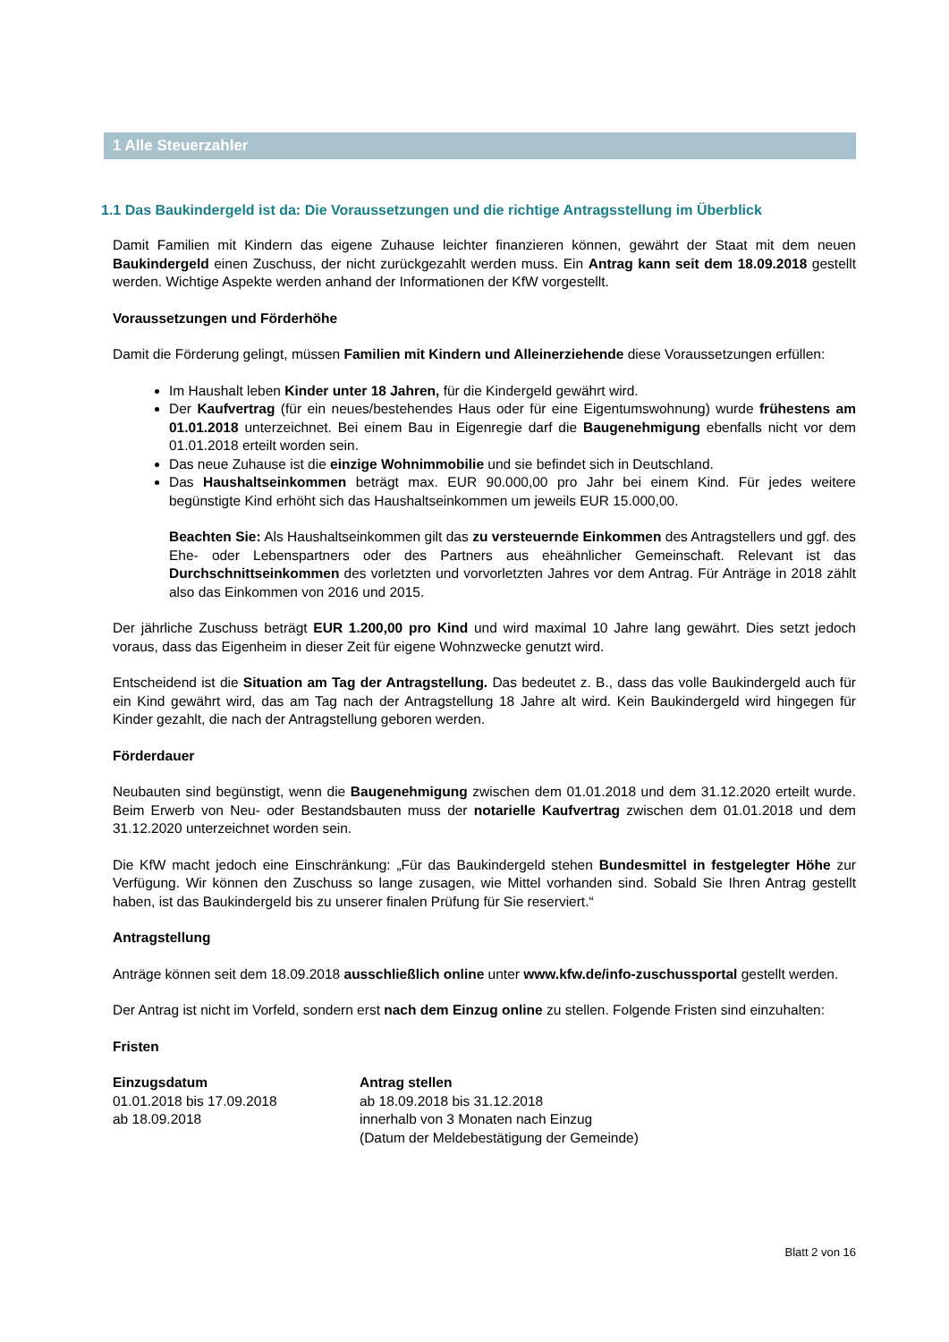1 Alle Steuerzahler
1.1 Das Baukindergeld ist da: Die Voraussetzungen und die richtige Antragsstellung im Überblick
Damit Familien mit Kindern das eigene Zuhause leichter finanzieren können, gewährt der Staat mit dem neuen Baukindergeld einen Zuschuss, der nicht zurückgezahlt werden muss. Ein Antrag kann seit dem 18.09.2018 gestellt werden. Wichtige Aspekte werden anhand der Informationen der KfW vorgestellt.
Voraussetzungen und Förderhöhe
Damit die Förderung gelingt, müssen Familien mit Kindern und Alleinerziehende diese Voraussetzungen erfüllen:
Im Haushalt leben Kinder unter 18 Jahren, für die Kindergeld gewährt wird.
Der Kaufvertrag (für ein neues/bestehendes Haus oder für eine Eigentumswohnung) wurde frühestens am 01.01.2018 unterzeichnet. Bei einem Bau in Eigenregie darf die Baugenehmigung ebenfalls nicht vor dem 01.01.2018 erteilt worden sein.
Das neue Zuhause ist die einzige Wohnimmobilie und sie befindet sich in Deutschland.
Das Haushaltseinkommen beträgt max. EUR 90.000,00 pro Jahr bei einem Kind. Für jedes weitere begünstigte Kind erhöht sich das Haushaltseinkommen um jeweils EUR 15.000,00.
Beachten Sie: Als Haushaltseinkommen gilt das zu versteuernde Einkommen des Antragstellers und ggf. des Ehe- oder Lebenspartners oder des Partners aus eheähnlicher Gemeinschaft. Relevant ist das Durchschnittseinkommen des vorletzten und vorvorletzten Jahres vor dem Antrag. Für Anträge in 2018 zählt also das Einkommen von 2016 und 2015.
Der jährliche Zuschuss beträgt EUR 1.200,00 pro Kind und wird maximal 10 Jahre lang gewährt. Dies setzt jedoch voraus, dass das Eigenheim in dieser Zeit für eigene Wohnzwecke genutzt wird.
Entscheidend ist die Situation am Tag der Antragstellung. Das bedeutet z. B., dass das volle Baukindergeld auch für ein Kind gewährt wird, das am Tag nach der Antragstellung 18 Jahre alt wird. Kein Baukindergeld wird hingegen für Kinder gezahlt, die nach der Antragstellung geboren werden.
Förderdauer
Neubauten sind begünstigt, wenn die Baugenehmigung zwischen dem 01.01.2018 und dem 31.12.2020 erteilt wurde. Beim Erwerb von Neu- oder Bestandsbauten muss der notarielle Kaufvertrag zwischen dem 01.01.2018 und dem 31.12.2020 unterzeichnet worden sein.
Die KfW macht jedoch eine Einschränkung: „Für das Baukindergeld stehen Bundesmittel in festgelegter Höhe zur Verfügung. Wir können den Zuschuss so lange zusagen, wie Mittel vorhanden sind. Sobald Sie Ihren Antrag gestellt haben, ist das Baukindergeld bis zu unserer finalen Prüfung für Sie reserviert.“
Antragstellung
Anträge können seit dem 18.09.2018 ausschließlich online unter www.kfw.de/info-zuschussportal gestellt werden.
Der Antrag ist nicht im Vorfeld, sondern erst nach dem Einzug online zu stellen. Folgende Fristen sind einzuhalten:
Fristen
| Einzugsdatum | Antrag stellen |
| --- | --- |
| 01.01.2018 bis 17.09.2018 | ab 18.09.2018 bis 31.12.2018 |
| ab 18.09.2018 | innerhalb von 3 Monaten nach Einzug (Datum der Meldebestätigung der Gemeinde) |
Blatt 2 von 16